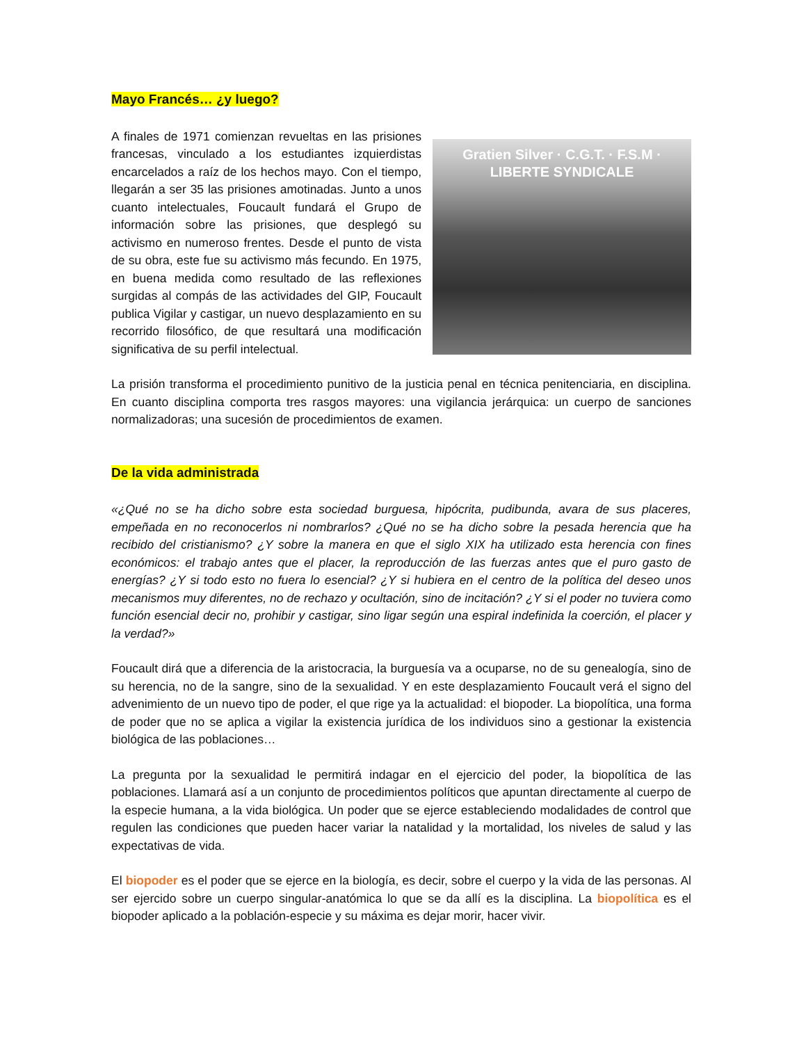Mayo Francés… ¿y luego?
A finales de 1971 comienzan revueltas en las prisiones francesas, vinculado a los estudiantes izquierdistas encarcelados a raíz de los hechos mayo. Con el tiempo, llegarán a ser 35 las prisiones amotinadas. Junto a unos cuanto intelectuales, Foucault fundará el Grupo de información sobre las prisiones, que desplegó su activismo en numeroso frentes. Desde el punto de vista de su obra, este fue su activismo más fecundo. En 1975, en buena medida como resultado de las reflexiones surgidas al compás de las actividades del GIP, Foucault publica Vigilar y castigar, un nuevo desplazamiento en su recorrido filosófico, de que resultará una modificación significativa de su perfil intelectual.
Gratien Silver · C.G.T. · F.S.M · LIBERTE SYNDICALE
La prisión transforma el procedimiento punitivo de la justicia penal en técnica penitenciaria, en disciplina. En cuanto disciplina comporta tres rasgos mayores: una vigilancia jerárquica: un cuerpo de sanciones normalizadoras; una sucesión de procedimientos de examen.
De la vida administrada
«¿Qué no se ha dicho sobre esta sociedad burguesa, hipócrita, pudibunda, avara de sus placeres, empeñada en no reconocerlos ni nombrarlos? ¿Qué no se ha dicho sobre la pesada herencia que ha recibido del cristianismo? ¿Y sobre la manera en que el siglo XIX ha utilizado esta herencia con fines económicos: el trabajo antes que el placer, la reproducción de las fuerzas antes que el puro gasto de energías? ¿Y si todo esto no fuera lo esencial? ¿Y si hubiera en el centro de la política del deseo unos mecanismos muy diferentes, no de rechazo y ocultación, sino de incitación? ¿Y si el poder no tuviera como función esencial decir no, prohibir y castigar, sino ligar según una espiral indefinida la coerción, el placer y la verdad?»
Foucault dirá que a diferencia de la aristocracia, la burguesía va a ocuparse, no de su genealogía, sino de su herencia, no de la sangre, sino de la sexualidad. Y en este desplazamiento Foucault verá el signo del advenimiento de un nuevo tipo de poder, el que rige ya la actualidad: el biopoder. La biopolítica, una forma de poder que no se aplica a vigilar la existencia jurídica de los individuos sino a gestionar la existencia biológica de las poblaciones…
La pregunta por la sexualidad le permitirá indagar en el ejercicio del poder, la biopolítica de las poblaciones. Llamará así a un conjunto de procedimientos políticos que apuntan directamente al cuerpo de la especie humana, a la vida biológica. Un poder que se ejerce estableciendo modalidades de control que regulen las condiciones que pueden hacer variar la natalidad y la mortalidad, los niveles de salud y las expectativas de vida.
El biopoder es el poder que se ejerce en la biología, es decir, sobre el cuerpo y la vida de las personas. Al ser ejercido sobre un cuerpo singular-anatómica lo que se da allí es la disciplina. La biopolítica es el biopoder aplicado a la población-especie y su máxima es dejar morir, hacer vivir.